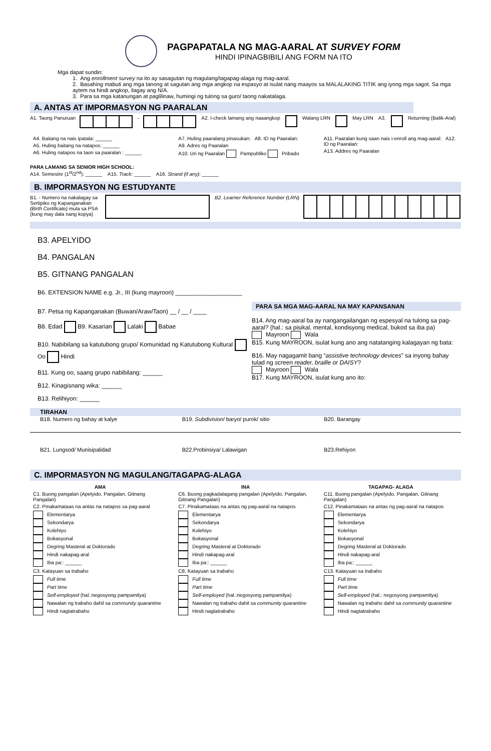PAGPAPATALA NG MAG-AARAL AT SURVEY FORM
HINDI IPINAGBIBILI ANG FORM NA ITO
Mga dapat sundin:
1. Ang enrollment survey na ito ay sasagutan ng magulang/tagapag-alaga ng mag-aaral.
2. Basahing mabuti ang mga tanong at sagutan ang mga angkop na espasyo at isulat nang maayos sa MALALAKING TITIK ang iyong mga sagot. Sa mga aytem na hindi angkop, ilagay ang N/A.
3. Para sa mga katanungan at paglilinaw, humingi ng tulong sa guro/ taong nakatalaga.
A. ANTAS AT IMPORMASYON NG PAARALAN
A1. Taong Panuruan - A2. I-check lamang ang naaangkop Walang LRN May LRN A3. Returning (Balik-Aral)
A4. Baitang na nais ipatala: ______
A5. Huling baitang na natapos: ______
A6. Huling natapos na taon sa paaralan : ______
A7. Huling paaralang pinasukan: A8. ID ng Paaralan:
A9. Adres ng Paaralan
A10. Uri ng Paaralan Pampubliko Pribado
A11. Paaralan kung saan nais i-enroll ang mag-aaral: A12. ID ng Paaralan:
A13. Addres ng Paaralan
PARA LAMANG SA SENIOR HIGH SCHOOL:
A14. Semestre (1<sup>st</sup>/2<sup>nd</sup>): ______ A15. Track: ______ A16. Strand (if any): ______
B. IMPORMASYON NG ESTUDYANTE
B1. - Numero na nakalagay sa Sertipiko ng Kapanganakan (Birth Certificate) mula sa PSA (kung may dala nang kopya) B2. Learner Reference Number (LRN)
B3. APELYIDO
B4. PANGALAN
B5. GITNANG PANGALAN
B6. EXTENSION NAME e.g. Jr., III (kung mayroon) ____________________
B7. Petsa ng Kapanganakan (Buwan/Araw/Taon) __ / __ / ____
B8. Edad B9. Kasarian Lalaki Babae
B10. Nabibilang sa katutubong grupo/ Komunidad ng Katutubong Kultural Oo Hindi
B11. Kung oo, saang grupo nabibilang: ______
B12. Kinagisnang wika: ______
B13. Relihiyon: ______
PARA SA MGA MAG-AARAL NA MAY KAPANSANAN
B14. Ang mag-aaral ba ay nangangailangan ng espesyal na tulong sa pag-aaral? (hal.: sa pisikal, mental, kondisyong medical, bukod sa iba pa)
Mayroon Wala
B15. Kung MAYROON, isulat kung ano ang natatanging kalagayan ng bata:
B16. May nagagamit bang “assistive technology devices” sa inyong bahay tulad ng screen reader, braille or DAISY?
Mayroon Wala
B17. Kung MAYROON, isulat kung ano ito:
TIRAHAN
B18. Numero ng bahay at kalye B19. Subdivision/ baryo/ purok/ sitio B20. Barangay
B21. Lungsod/ Munisipalidad B22.Probinsiya/ Lalawigan B23.Rehiyon
C. IMPORMASYON NG MAGULANG/TAGAPAG-ALAGA
AMA
C1. Buong pangalan (Apelyido, Pangalan, Gitnang Pangalan)
C2. Pinakamataas na antas na natapos sa pag-aaral
Elementarya
Sekondarya
Kolehiyo
Bokasyonal
Degring Masteral at Doktorado
Hindi nakapag-aral
Iba pa:: ______
C3. Katayuan sa trabaho
Full time
Part time
Self-employed (hal.:negosyong pampamilya)
Nawalan ng trabaho dahil sa community quarantine
Hindi nagtatrabaho
INA
C6. Buong pagkadalagang pangalan (Apelyido, Pangalan, Gitnang Pangalan)
C7. Pinakamataas na antas ng pag-aaral na natapos
Elementarya
Sekondarya
Kolehiyo
Bokasyonal
Degring Masteral at Doktorado
Hindi nakapag-aral
Iba pa:: ______
C8. Katayuan sa trabaho
Full time
Part time
Self-employed (hal.:negosyong pampamilya)
Nawalan ng trabaho dahil sa community quarantine
Hindi nagtatrabaho
TAGAPAG- ALAGA
C11. Buong pangalan (Apelyido, Pangalan, Gitnang Pangalan)
C12. Pinakamataas na antas ng pag-aaral na natapos
Elementarya
Sekondarya
Kolehiyo
Bokasyonal
Degring Masteral at Doktorado
Hindi nakapag-aral
Iba pa:: ______
C13. Katayuan sa trabaho
Full time
Part time
Self-employed (hal.: negosyong pampamilya)
Nawalan ng trabaho dahil sa community quarantine
Hindi nagtatrabaho